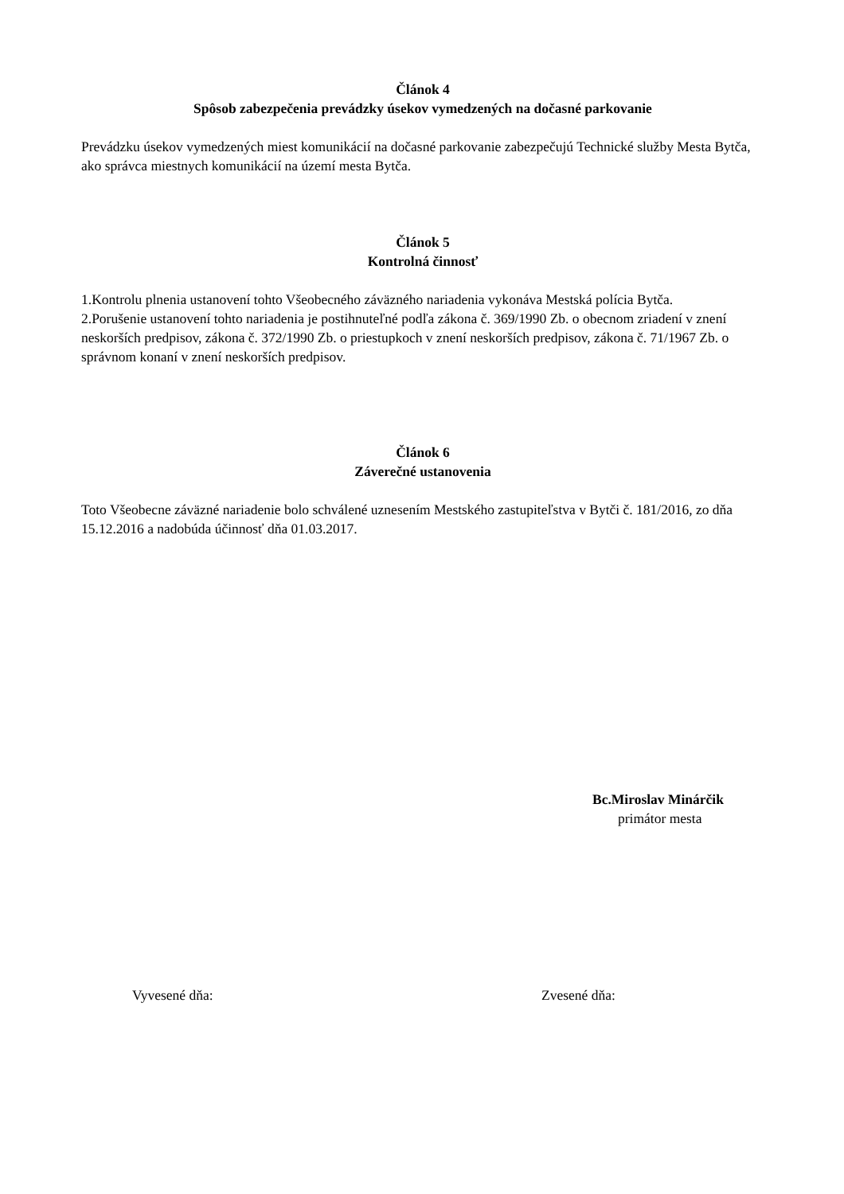Článok 4
Spôsob zabezpečenia prevádzky úsekov vymedzených na dočasné parkovanie
Prevádzku úsekov vymedzených miest komunikácií na dočasné parkovanie zabezpečujú Technické služby Mesta Bytča, ako správca miestnych komunikácií na území mesta Bytča.
Článok 5
Kontrolná činnosť
1.Kontrolu plnenia ustanovení tohto Všeobecného záväzného nariadenia vykonáva Mestská polícia Bytča.
2.Porušenie ustanovení tohto nariadenia je postihnuteľné podľa zákona č. 369/1990 Zb. o obecnom zriadení v znení neskorších predpisov, zákona č. 372/1990 Zb. o priestupkoch v znení neskorších predpisov, zákona č. 71/1967 Zb. o správnom konaní v znení neskorších predpisov.
Článok 6
Záverečné ustanovenia
Toto Všeobecne záväzné nariadenie bolo schválené uznesením Mestského zastupiteľstva v Bytči č. 181/2016, zo dňa 15.12.2016 a nadobúda účinnosť dňa 01.03.2017.
Bc.Miroslav Minárčik
primátor mesta
Vyvesené dňa: Zvesené dňa: